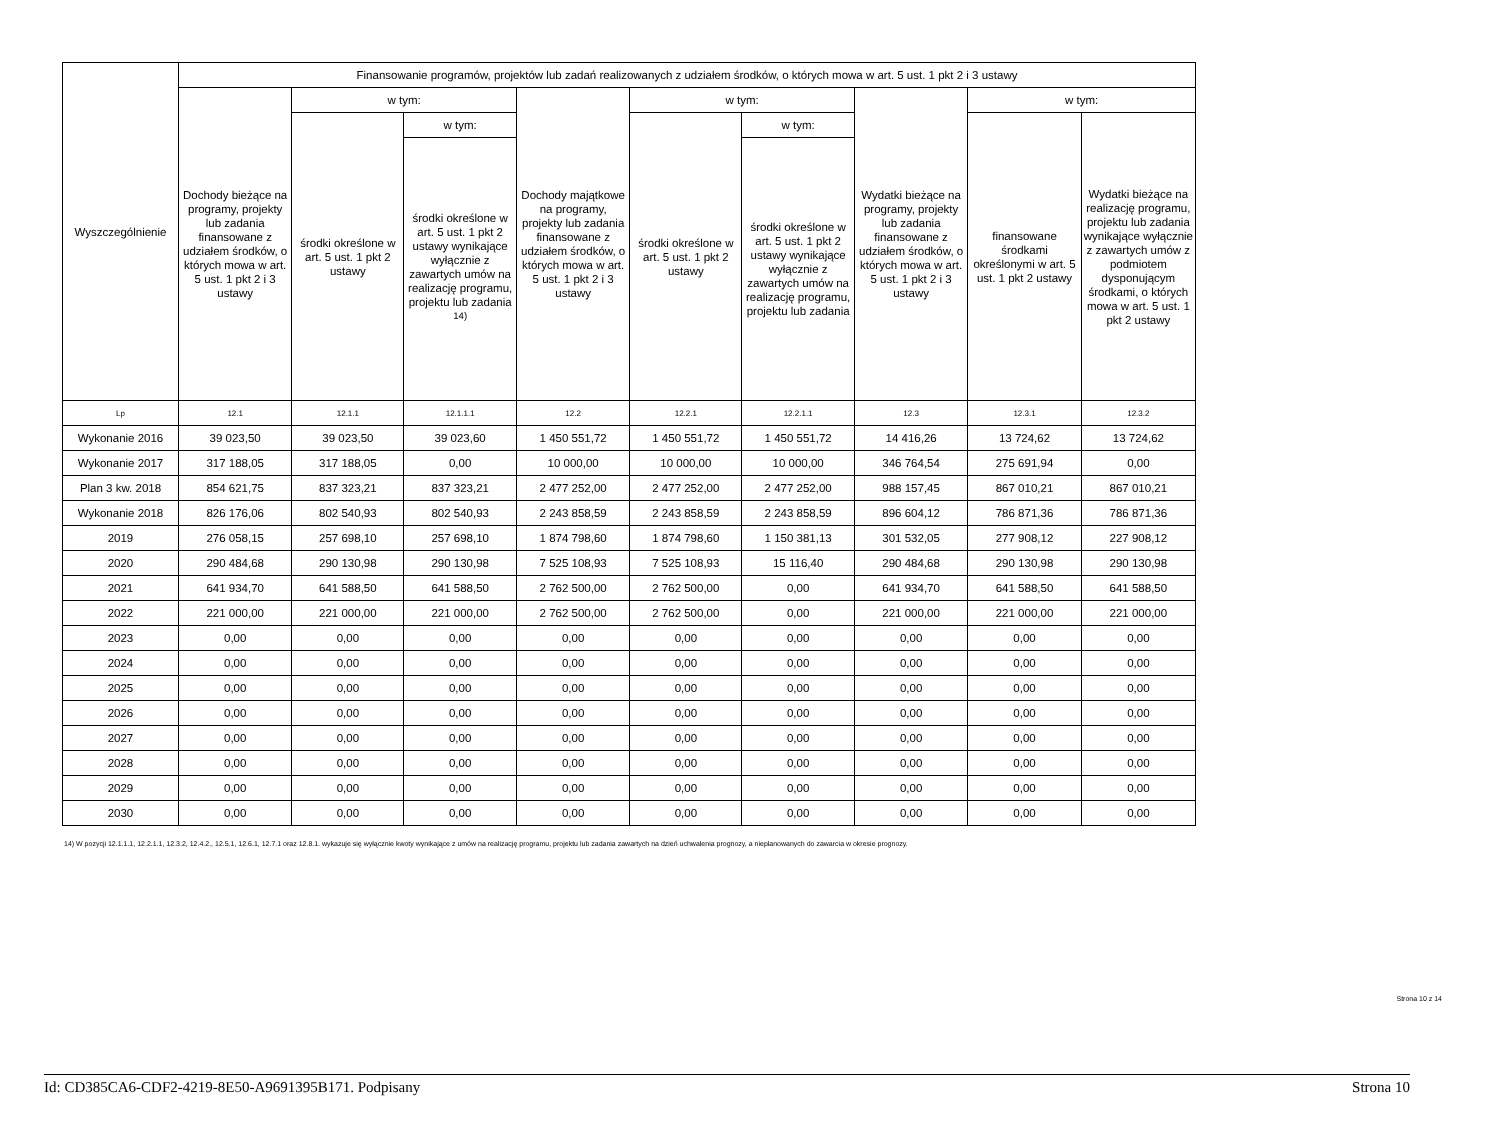| Wyszczególnienie | Finansowanie programów, projektów lub zadań realizowanych z udziałem środków, o których mowa w art. 5 ust. 1 pkt 2 i 3 ustawy | | | | | | | | |
| --- | --- | --- | --- | --- | --- | --- | --- | --- | --- |
| | Dochody bieżące na programy, projekty lub zadania finansowane z udziałem środków, o których mowa w art. 5 ust. 1 pkt 2 i 3 ustawy | w tym: | | Dochody majątkowe na programy, projekty lub zadania finansowane z udziałem środków, o których mowa w art. 5 ust. 1 pkt 2 i 3 ustawy | w tym: | | Wydatki bieżące na programy, projekty lub zadania finansowane z udziałem środków, o których mowa w art. 5 ust. 1 pkt 2 i 3 ustawy | w tym: | |
| | | środki określone w art. 5 ust. 1 pkt 2 ustawy | w tym: | | środki określone w art. 5 ust. 1 pkt 2 ustawy | w tym: | | finansowane środkami określonymi w art. 5 ust. 1 pkt 2 ustawy | Wydatki bieżące na realizację programu, projektu lub zadania wynikające wyłącznie z zawartych umów z podmiotem dysponującym środkami, o których mowa w art. 5 ust. 1 pkt 2 ustawy |
| | | | środki określone w art. 5 ust. 1 pkt 2 ustawy wynikające wyłącznie z zawartych umów na realizację programu, projektu lub zadania <sup>14)</sup> | | | środki określone w art. 5 ust. 1 pkt 2 ustawy wynikające wyłącznie z zawartych umów na realizację programu, projektu lub zadania | | | |
| Lp | 12.1 | 12.1.1 | 12.1.1.1 | 12.2 | 12.2.1 | 12.2.1.1 | 12.3 | 12.3.1 | 12.3.2 |
| Wykonanie 2016 | 39 023,50 | 39 023,50 | 39 023,60 | 1 450 551,72 | 1 450 551,72 | 1 450 551,72 | 14 416,26 | 13 724,62 | 13 724,62 |
| Wykonanie 2017 | 317 188,05 | 317 188,05 | 0,00 | 10 000,00 | 10 000,00 | 10 000,00 | 346 764,54 | 275 691,94 | 0,00 |
| Plan 3 kw. 2018 | 854 621,75 | 837 323,21 | 837 323,21 | 2 477 252,00 | 2 477 252,00 | 2 477 252,00 | 988 157,45 | 867 010,21 | 867 010,21 |
| Wykonanie 2018 | 826 176,06 | 802 540,93 | 802 540,93 | 2 243 858,59 | 2 243 858,59 | 2 243 858,59 | 896 604,12 | 786 871,36 | 786 871,36 |
| 2019 | 276 058,15 | 257 698,10 | 257 698,10 | 1 874 798,60 | 1 874 798,60 | 1 150 381,13 | 301 532,05 | 277 908,12 | 227 908,12 |
| 2020 | 290 484,68 | 290 130,98 | 290 130,98 | 7 525 108,93 | 7 525 108,93 | 15 116,40 | 290 484,68 | 290 130,98 | 290 130,98 |
| 2021 | 641 934,70 | 641 588,50 | 641 588,50 | 2 762 500,00 | 2 762 500,00 | 0,00 | 641 934,70 | 641 588,50 | 641 588,50 |
| 2022 | 221 000,00 | 221 000,00 | 221 000,00 | 2 762 500,00 | 2 762 500,00 | 0,00 | 221 000,00 | 221 000,00 | 221 000,00 |
| 2023 | 0,00 | 0,00 | 0,00 | 0,00 | 0,00 | 0,00 | 0,00 | 0,00 | 0,00 |
| 2024 | 0,00 | 0,00 | 0,00 | 0,00 | 0,00 | 0,00 | 0,00 | 0,00 | 0,00 |
| 2025 | 0,00 | 0,00 | 0,00 | 0,00 | 0,00 | 0,00 | 0,00 | 0,00 | 0,00 |
| 2026 | 0,00 | 0,00 | 0,00 | 0,00 | 0,00 | 0,00 | 0,00 | 0,00 | 0,00 |
| 2027 | 0,00 | 0,00 | 0,00 | 0,00 | 0,00 | 0,00 | 0,00 | 0,00 | 0,00 |
| 2028 | 0,00 | 0,00 | 0,00 | 0,00 | 0,00 | 0,00 | 0,00 | 0,00 | 0,00 |
| 2029 | 0,00 | 0,00 | 0,00 | 0,00 | 0,00 | 0,00 | 0,00 | 0,00 | 0,00 |
| 2030 | 0,00 | 0,00 | 0,00 | 0,00 | 0,00 | 0,00 | 0,00 | 0,00 | 0,00 |
14) W pozycji 12.1.1.1, 12.2.1.1, 12.3.2, 12.4.2., 12.5.1, 12.6.1, 12.7.1 oraz 12.8.1. wykazuje się wyłącznie kwoty wynikające z umów na realizację programu, projektu lub zadania zawartych na dzień uchwalenia prognozy, a nieplanowanych do zawarcia w okresie prognozy.
Strona 10 z 14
Id: CD385CA6-CDF2-4219-8E50-A9691395B171. Podpisany Strona 10